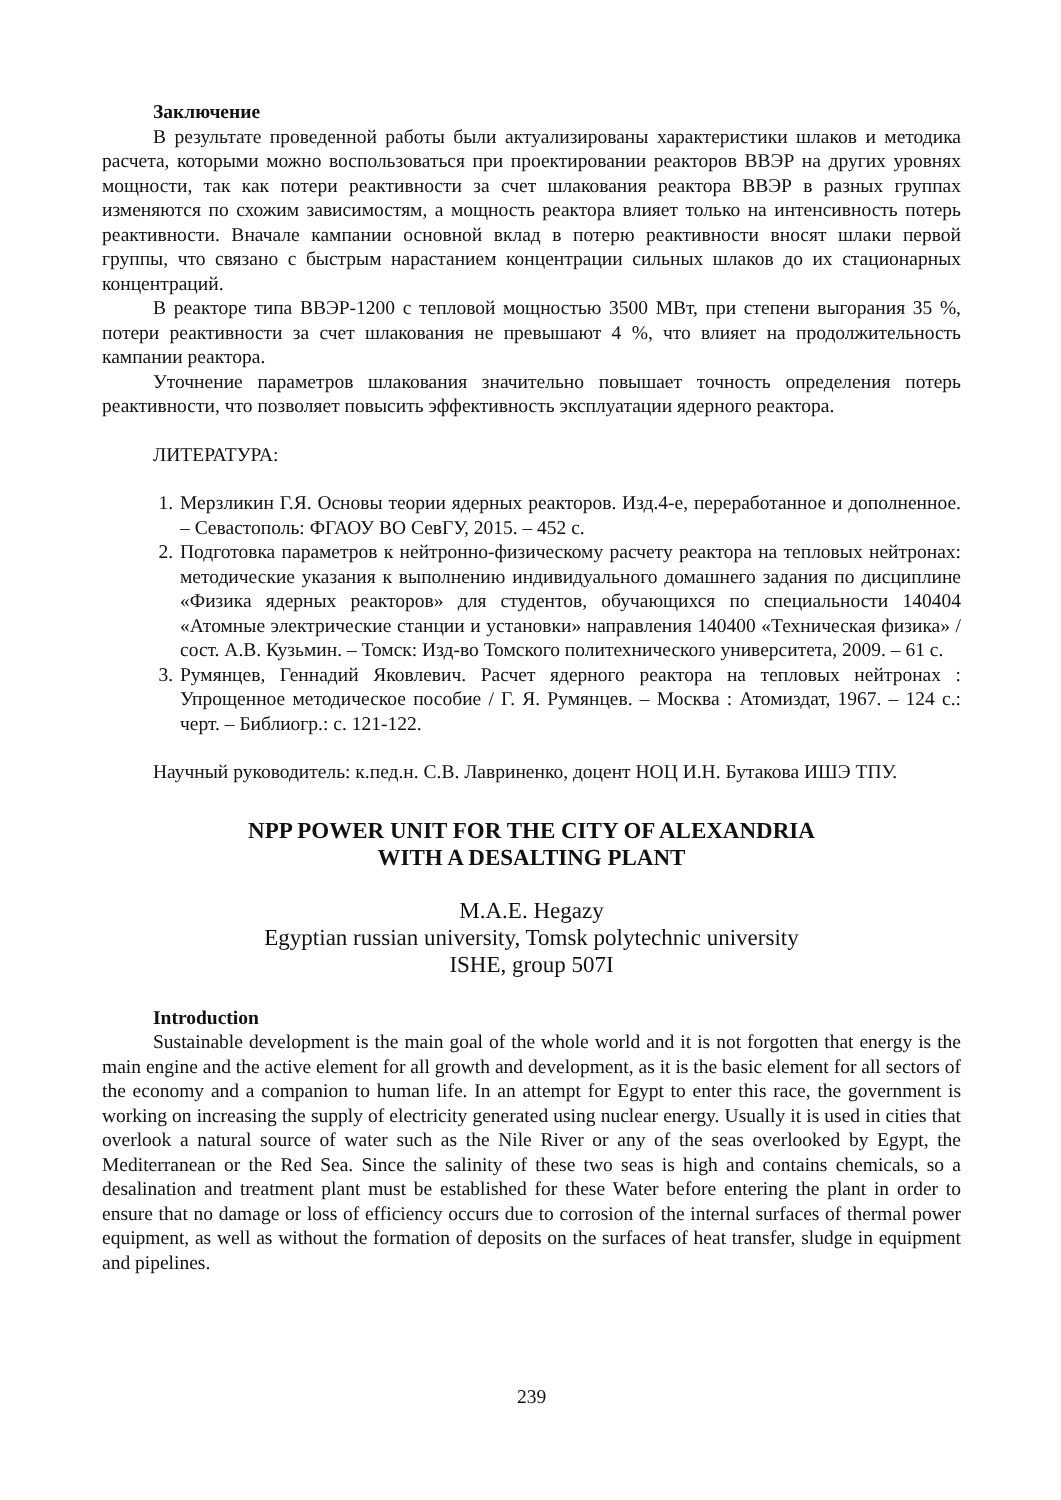Заключение
В результате проведенной работы были актуализированы характеристики шлаков и методика расчета, которыми можно воспользоваться при проектировании реакторов ВВЭР на других уровнях мощности, так как потери реактивности за счет шлакования реактора ВВЭР в разных группах изменяются по схожим зависимостям, а мощность реактора влияет только на интенсивность потерь реактивности. Вначале кампании основной вклад в потерю реактивности вносят шлаки первой группы, что связано с быстрым нарастанием концентрации сильных шлаков до их стационарных концентраций.
В реакторе типа ВВЭР-1200 с тепловой мощностью 3500 МВт, при степени выгорания 35 %, потери реактивности за счет шлакования не превышают 4 %, что влияет на продолжительность кампании реактора.
Уточнение параметров шлакования значительно повышает точность определения потерь реактивности, что позволяет повысить эффективность эксплуатации ядерного реактора.
ЛИТЕРАТУРА:
1. Мерзликин Г.Я. Основы теории ядерных реакторов. Изд.4-е, переработанное и дополненное. – Севастополь: ФГАОУ ВО СевГУ, 2015. – 452 с.
2. Подготовка параметров к нейтронно-физическому расчету реактора на тепловых нейтронах: методические указания к выполнению индивидуального домашнего задания по дисциплине «Физика ядерных реакторов» для студентов, обучающихся по специальности 140404 «Атомные электрические станции и установки» направления 140400 «Техническая физика» / сост. А.В. Кузьмин. – Томск: Изд-во Томского политехнического университета, 2009. – 61 с.
3. Румянцев, Геннадий Яковлевич. Расчет ядерного реактора на тепловых нейтронах : Упрощенное методическое пособие / Г. Я. Румянцев. – Москва : Атомиздат, 1967. – 124 с.: черт. – Библиогр.: с. 121-122.
Научный руководитель: к.пед.н. С.В. Лавриненко, доцент НОЦ И.Н. Бутакова ИШЭ ТПУ.
NPP POWER UNIT FOR THE CITY OF ALEXANDRIA
WITH A DESALTING PLANT
M.A.E. Hegazy
Egyptian russian university, Tomsk polytechnic university
ISHE, group 507I
Introduction
Sustainable development is the main goal of the whole world and it is not forgotten that energy is the main engine and the active element for all growth and development, as it is the basic element for all sectors of the economy and a companion to human life. In an attempt for Egypt to enter this race, the government is working on increasing the supply of electricity generated using nuclear energy. Usually it is used in cities that overlook a natural source of water such as the Nile River or any of the seas overlooked by Egypt, the Mediterranean or the Red Sea. Since the salinity of these two seas is high and contains chemicals, so a desalination and treatment plant must be established for these Water before entering the plant in order to ensure that no damage or loss of efficiency occurs due to corrosion of the internal surfaces of thermal power equipment, as well as without the formation of deposits on the surfaces of heat transfer, sludge in equipment and pipelines.
239